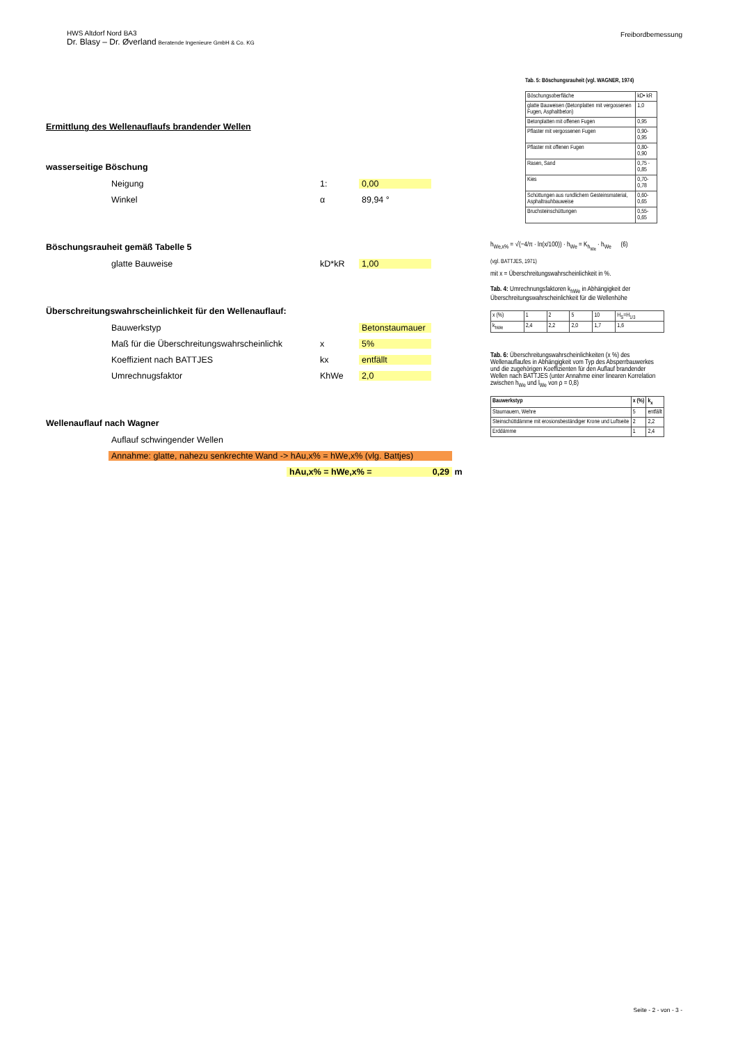HWS Altdorf Nord BA3
Dr. Blasy – Dr. Øverland Beratende Ingenieure GmbH & Co. KG
Freibordbemessung
Ermittlung des Wellenauflaufs brandender Wellen
wasserseitige Böschung
Neigung 1: 0,00
Winkel α 89,94 °
Böschungsrauheit gemäß Tabelle 5
glatte Bauweise kD*kR 1,00
Überschreitungswahrscheinlichkeit für den Wellenauflauf:
Bauwerkstyp Betonstaumauer
Maß für die Überschreitungswahrscheinlichk x 5%
Koeffizient nach BATTJES kx entfällt
Umrechnugsfaktor KhWe 2,0
Wellenauflauf nach Wagner
Auflauf schwingender Wellen
Annahme: glatte, nahezu senkrechte Wand -> hAu,x% = hWe,x% (vlg. Battjes)
hAu,x% = hWe,x% = 0,29 m
Tab. 5: Böschungsrauheit (vgl. WAGNER, 1974)
| Böschungsoberfläche | kD• kR |
| glatte Bauweisen (Betonplatten mit vergossenen Fugen, Asphaltbeton) | 1,0 |
| Betonplatten mit offenen Fugen | 0,95 |
| Pflaster mit vergossenen Fugen | 0,90-0,95 |
| Pflaster mit offenen Fugen | 0,80-0,90 |
| Rasen, Sand | 0,75 - 0,85 |
| Kies | 0,70-0,78 |
| Schüttungen aus rundlichem Gesteinsmaterial, Asphaltrauhbauweise | 0,60-0,65 |
| Bruchsteinschüttungen | 0,55-0,65 |
h<sub>We,x%</sub> = √(−4/π · ln(x/100)) · h<sub>We</sub> = K<sub>h<sub>We</sub></sub> · h<sub>We</sub> (6)
(vgl. BATTJES, 1971)
mit x = Überschreitungswahrscheinlichkeit in %.
Tab. 4: Umrechnungsfaktoren k<sub>hWe</sub> in Abhängigkeit der Überschreitungswahrscheinlichkeit für die Wellenhöhe
| x (%) | 1 | 2 | 5 | 10 | H<sub>S</sub>=H<sub>1/3</sub> |
| k<sub>hWe</sub> | 2,4 | 2,2 | 2,0 | 1,7 | 1,6 |
Tab. 6: Überschreitungswahrscheinlichkeiten (x %) des Wellenauflaufes in Abhängigkeit vom Typ des Absperrbauwerkes und die zugehörigen Koeffizienten für den Auflauf brandender Wellen nach BATTJES (unter Annahme einer linearen Korrelation zwischen h<sub>We</sub> und l<sub>We</sub> von ρ = 0,8)
| Bauwerkstyp | x (%) | k<sub>x</sub> |
| --- | --- | --- |
| Staumauern, Wehre | 5 | entfällt |
| Steinschüttdämme mit erosionsbeständiger Krone und Luftseite | 2 | 2,2 |
| Erddämme | 1 | 2,4 |
Seite - 2 - von - 3 -